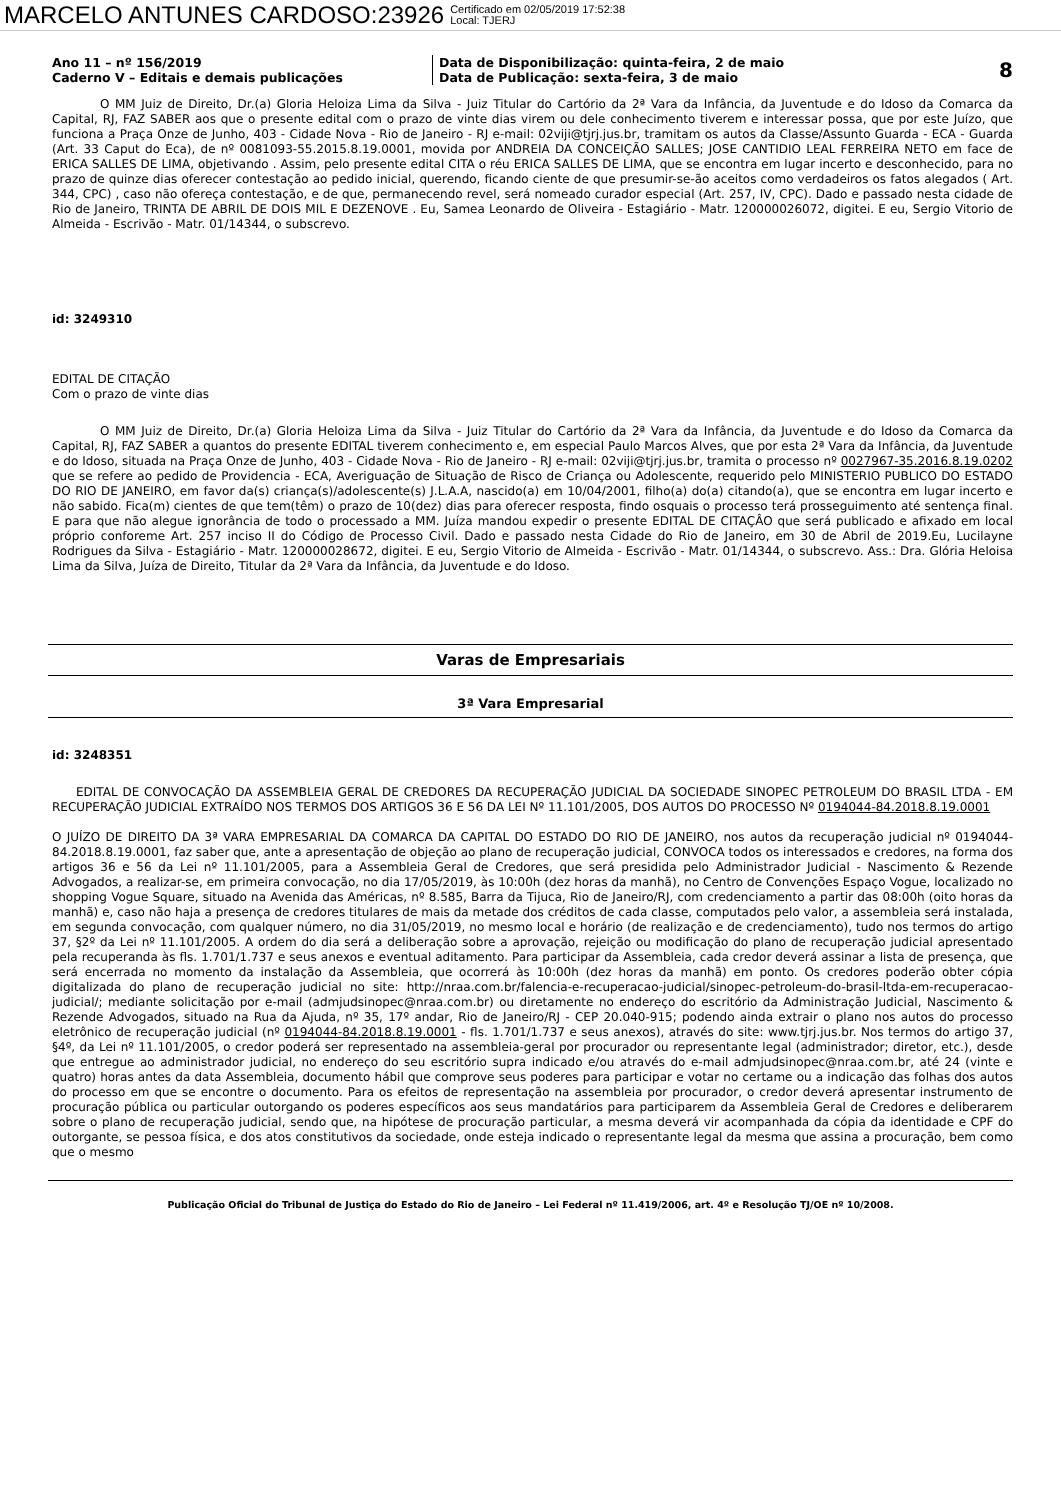MARCELO ANTUNES CARDOSO:23926 Certificado em 02/05/2019 17:52:38
Local: TJERJ
Ano 11 – nº 156/2019
Caderno V – Editais e demais publicações
Data de Disponibilização: quinta-feira, 2 de maio
Data de Publicação: sexta-feira, 3 de maio
8
O MM Juiz de Direito, Dr.(a) Gloria Heloiza Lima da Silva - Juiz Titular do Cartório da 2ª Vara da Infância, da Juventude e do Idoso da Comarca da Capital, RJ, FAZ SABER aos que o presente edital com o prazo de vinte dias virem ou dele conhecimento tiverem e interessar possa, que por este Juízo, que funciona a Praça Onze de Junho, 403 - Cidade Nova - Rio de Janeiro - RJ e-mail: 02viji@tjrj.jus.br, tramitam os autos da Classe/Assunto Guarda - ECA - Guarda (Art. 33 Caput do Eca), de nº 0081093-55.2015.8.19.0001, movida por ANDREIA DA CONCEIÇÃO SALLES; JOSE CANTIDIO LEAL FERREIRA NETO em face de ERICA SALLES DE LIMA, objetivando . Assim, pelo presente edital CITA o réu ERICA SALLES DE LIMA, que se encontra em lugar incerto e desconhecido, para no prazo de quinze dias oferecer contestação ao pedido inicial, querendo, ficando ciente de que presumir-se-ão aceitos como verdadeiros os fatos alegados ( Art. 344, CPC) , caso não ofereça contestação, e de que, permanecendo revel, será nomeado curador especial (Art. 257, IV, CPC). Dado e passado nesta cidade de Rio de Janeiro, TRINTA DE ABRIL DE DOIS MIL E DEZENOVE . Eu, Samea Leonardo de Oliveira - Estagiário - Matr. 120000026072, digitei. E eu, Sergio Vitorio de Almeida - Escrivão - Matr. 01/14344, o subscrevo.
id: 3249310
EDITAL DE CITAÇÃO
Com o prazo de vinte dias
O MM Juiz de Direito, Dr.(a) Gloria Heloiza Lima da Silva - Juiz Titular do Cartório da 2ª Vara da Infância, da Juventude e do Idoso da Comarca da Capital, RJ, FAZ SABER a quantos do presente EDITAL tiverem conhecimento e, em especial Paulo Marcos Alves, que por esta 2ª Vara da Infância, da Juventude e do Idoso, situada na Praça Onze de Junho, 403 - Cidade Nova - Rio de Janeiro - RJ e-mail: 02viji@tjrj.jus.br, tramita o processo nº 0027967-35.2016.8.19.0202 que se refere ao pedido de Providencia - ECA, Averiguação de Situação de Risco de Criança ou Adolescente, requerido pelo MINISTERIO PUBLICO DO ESTADO DO RIO DE JANEIRO, em favor da(s) criança(s)/adolescente(s) J.L.A.A, nascido(a) em 10/04/2001, filho(a) do(a) citando(a), que se encontra em lugar incerto e não sabido. Fica(m) cientes de que tem(têm) o prazo de 10(dez) dias para oferecer resposta, findo osquais o processo terá prosseguimento até sentença final. E para que não alegue ignorância de todo o processado a MM. Juíza mandou expedir o presente EDITAL DE CITAÇÂO que será publicado e afixado em local próprio conforeme Art. 257 inciso II do Código de Processo Civil. Dado e passado nesta Cidade do Rio de Janeiro, em 30 de Abril de 2019.Eu, Lucilayne Rodrigues da Silva - Estagiário - Matr. 120000028672, digitei. E eu, Sergio Vitorio de Almeida - Escrivão - Matr. 01/14344, o subscrevo. Ass.: Dra. Glória Heloisa Lima da Silva, Juíza de Direito, Titular da 2ª Vara da Infância, da Juventude e do Idoso.
Varas de Empresariais
3ª Vara Empresarial
id: 3248351
EDITAL DE CONVOCAÇÃO DA ASSEMBLEIA GERAL DE CREDORES DA RECUPERAÇÃO JUDICIAL DA SOCIEDADE SINOPEC PETROLEUM DO BRASIL LTDA - EM RECUPERAÇÃO JUDICIAL EXTRAÍDO NOS TERMOS DOS ARTIGOS 36 E 56 DA LEI Nº 11.101/2005, DOS AUTOS DO PROCESSO Nº 0194044-84.2018.8.19.0001
O JUÍZO DE DIREITO DA 3ª VARA EMPRESARIAL DA COMARCA DA CAPITAL DO ESTADO DO RIO DE JANEIRO, nos autos da recuperação judicial nº 0194044-84.2018.8.19.0001, faz saber que, ante a apresentação de objeção ao plano de recuperação judicial, CONVOCA todos os interessados e credores, na forma dos artigos 36 e 56 da Lei nº 11.101/2005, para a Assembleia Geral de Credores, que será presidida pelo Administrador Judicial - Nascimento & Rezende Advogados, a realizar-se, em primeira convocação, no dia 17/05/2019, às 10:00h (dez horas da manhã), no Centro de Convenções Espaço Vogue, localizado no shopping Vogue Square, situado na Avenida das Américas, nº 8.585, Barra da Tijuca, Rio de Janeiro/RJ, com credenciamento a partir das 08:00h (oito horas da manhã) e, caso não haja a presença de credores titulares de mais da metade dos créditos de cada classe, computados pelo valor, a assembleia será instalada, em segunda convocação, com qualquer número, no dia 31/05/2019, no mesmo local e horário (de realização e de credenciamento), tudo nos termos do artigo 37, §2º da Lei nº 11.101/2005. A ordem do dia será a deliberação sobre a aprovação, rejeição ou modificação do plano de recuperação judicial apresentado pela recuperanda às fls. 1.701/1.737 e seus anexos e eventual aditamento. Para participar da Assembleia, cada credor deverá assinar a lista de presença, que será encerrada no momento da instalação da Assembleia, que ocorrerá às 10:00h (dez horas da manhã) em ponto. Os credores poderão obter cópia digitalizada do plano de recuperação judicial no site: http://nraa.com.br/falencia-e-recuperacao-judicial/sinopec-petroleum-do-brasil-ltda-em-recuperacao-judicial/; mediante solicitação por e-mail (admjudsinopec@nraa.com.br) ou diretamente no endereço do escritório da Administração Judicial, Nascimento & Rezende Advogados, situado na Rua da Ajuda, nº 35, 17º andar, Rio de Janeiro/RJ - CEP 20.040-915; podendo ainda extrair o plano nos autos do processo eletrônico de recuperação judicial (nº 0194044-84.2018.8.19.0001 - fls. 1.701/1.737 e seus anexos), através do site: www.tjrj.jus.br. Nos termos do artigo 37, §4º, da Lei nº 11.101/2005, o credor poderá ser representado na assembleia-geral por procurador ou representante legal (administrador; diretor, etc.), desde que entregue ao administrador judicial, no endereço do seu escritório supra indicado e/ou através do e-mail admjudsinopec@nraa.com.br, até 24 (vinte e quatro) horas antes da data Assembleia, documento hábil que comprove seus poderes para participar e votar no certame ou a indicação das folhas dos autos do processo em que se encontre o documento. Para os efeitos de representação na assembleia por procurador, o credor deverá apresentar instrumento de procuração pública ou particular outorgando os poderes específicos aos seus mandatários para participarem da Assembleia Geral de Credores e deliberarem sobre o plano de recuperação judicial, sendo que, na hipótese de procuração particular, a mesma deverá vir acompanhada da cópia da identidade e CPF do outorgante, se pessoa física, e dos atos constitutivos da sociedade, onde esteja indicado o representante legal da mesma que assina a procuração, bem como que o mesmo
Publicação Oficial do Tribunal de Justiça do Estado do Rio de Janeiro – Lei Federal nº 11.419/2006, art. 4º e Resolução TJ/OE nº 10/2008.